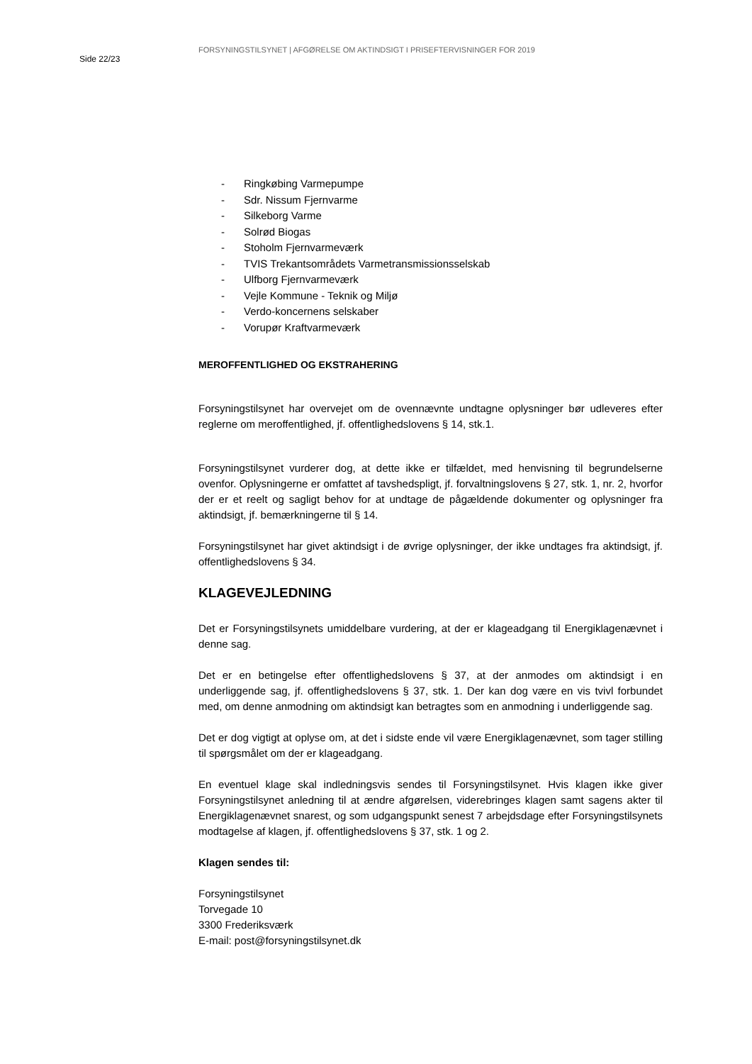Side 22/23
FORSYNINGSTILSYNET | AFGØRELSE OM AKTINDSIGT I PRISEFTERVISNINGER FOR 2019
- Ringkøbing Varmepumpe
- Sdr. Nissum Fjernvarme
- Silkeborg Varme
- Solrød Biogas
- Stoholm Fjernvarmeværk
- TVIS Trekantsområdets Varmetransmissionsselskab
- Ulfborg Fjernvarmeværk
- Vejle Kommune - Teknik og Miljø
- Verdo-koncernens selskaber
- Vorupør Kraftvarmeværk
MEROFFENTLIGHED OG EKSTRAHERING
Forsyningstilsynet har overvejet om de ovennævnte undtagne oplysninger bør udleveres efter reglerne om meroffentlighed, jf. offentlighedslovens § 14, stk.1.
Forsyningstilsynet vurderer dog, at dette ikke er tilfældet, med henvisning til begrundelserne ovenfor. Oplysningerne er omfattet af tavshedspligt, jf. forvaltningslovens § 27, stk. 1, nr. 2, hvorfor der er et reelt og sagligt behov for at undtage de pågældende dokumenter og oplysninger fra aktindsigt, jf. bemærkningerne til § 14.
Forsyningstilsynet har givet aktindsigt i de øvrige oplysninger, der ikke undtages fra aktindsigt, jf. offentlighedslovens § 34.
KLAGEVEJLEDNING
Det er Forsyningstilsynets umiddelbare vurdering, at der er klageadgang til Energiklagenævnet i denne sag.
Det er en betingelse efter offentlighedslovens § 37, at der anmodes om aktindsigt i en underliggende sag, jf. offentlighedslovens § 37, stk. 1. Der kan dog være en vis tvivl forbundet med, om denne anmodning om aktindsigt kan betragtes som en anmodning i underliggende sag.
Det er dog vigtigt at oplyse om, at det i sidste ende vil være Energiklagenævnet, som tager stilling til spørgsmålet om der er klageadgang.
En eventuel klage skal indledningsvis sendes til Forsyningstilsynet. Hvis klagen ikke giver Forsyningstilsynet anledning til at ændre afgørelsen, viderebringes klagen samt sagens akter til Energiklagenævnet snarest, og som udgangspunkt senest 7 arbejdsdage efter Forsyningstilsynets modtagelse af klagen, jf. offentlighedslovens § 37, stk. 1 og 2.
Klagen sendes til:
Forsyningstilsynet
Torvegade 10
3300 Frederiksværk
E-mail: post@forsyningstilsynet.dk